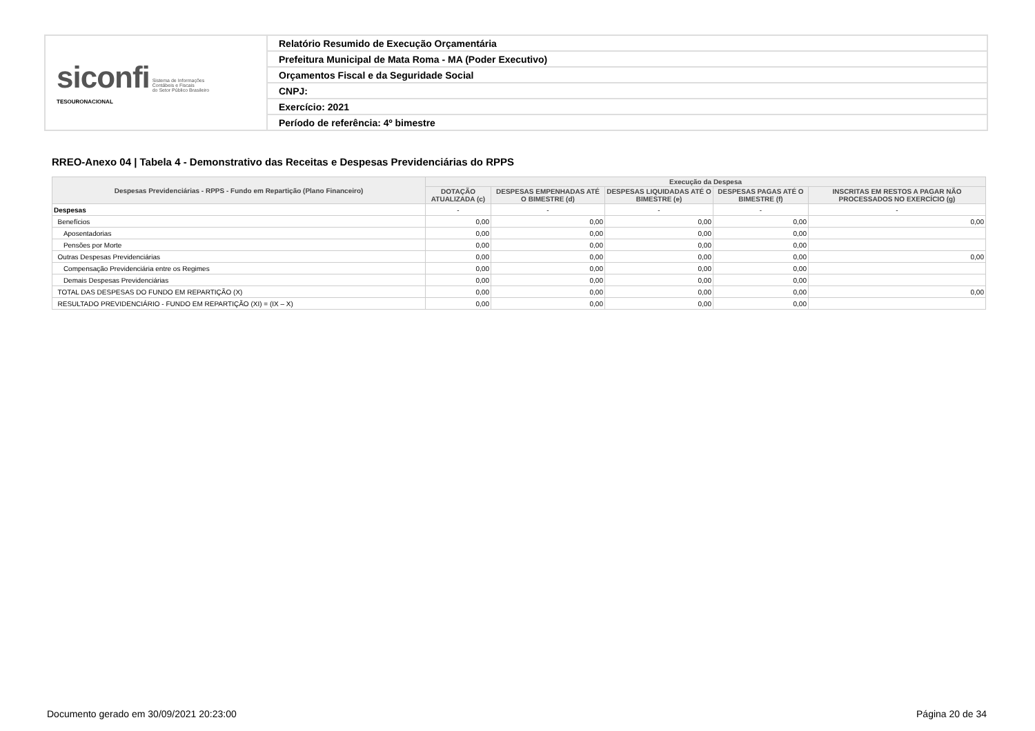| siconfi Sistema de Informações Contábeis e Fiscais do Setor Público Brasileiro TESOURONACIONAL | Relatório Resumido de Execução Orçamentária |
| | Prefeitura Municipal de Mata Roma - MA (Poder Executivo) |
| | Orçamentos Fiscal e da Seguridade Social |
| | CNPJ: |
| | Exercício: 2021 |
| | Período de referência: 4º bimestre |
RREO-Anexo 04 | Tabela 4 - Demonstrativo das Receitas e Despesas Previdenciárias do RPPS
| Despesas Previdenciárias - RPPS - Fundo em Repartição (Plano Financeiro) | Execução da Despesa | | | | |
| --- | --- | --- | --- | --- | --- |
| | DOTAÇÃO ATUALIZADA (c) | DESPESAS EMPENHADAS ATÉ O BIMESTRE (d) | DESPESAS LIQUIDADAS ATÉ O BIMESTRE (e) | DESPESAS PAGAS ATÉ O BIMESTRE (f) | INSCRITAS EM RESTOS A PAGAR NÃO PROCESSADOS NO EXERCÍCIO (g) |
| Despesas | - | - | - | - | - |
| Benefícios | 0,00 | 0,00 | 0,00 | 0,00 | 0,00 |
| Aposentadorias | 0,00 | 0,00 | 0,00 | 0,00 | |
| Pensões por Morte | 0,00 | 0,00 | 0,00 | 0,00 | |
| Outras Despesas Previdenciárias | 0,00 | 0,00 | 0,00 | 0,00 | 0,00 |
| Compensação Previdenciária entre os Regimes | 0,00 | 0,00 | 0,00 | 0,00 | |
| Demais Despesas Previdenciárias | 0,00 | 0,00 | 0,00 | 0,00 | |
| TOTAL DAS DESPESAS DO FUNDO EM REPARTIÇÃO (X) | 0,00 | 0,00 | 0,00 | 0,00 | 0,00 |
| RESULTADO PREVIDENCIÁRIO - FUNDO EM REPARTIÇÃO (XI) = (IX – X) | 0,00 | 0,00 | 0,00 | 0,00 | |
Documento gerado em 30/09/2021 20:23:00
Página 20 de 34